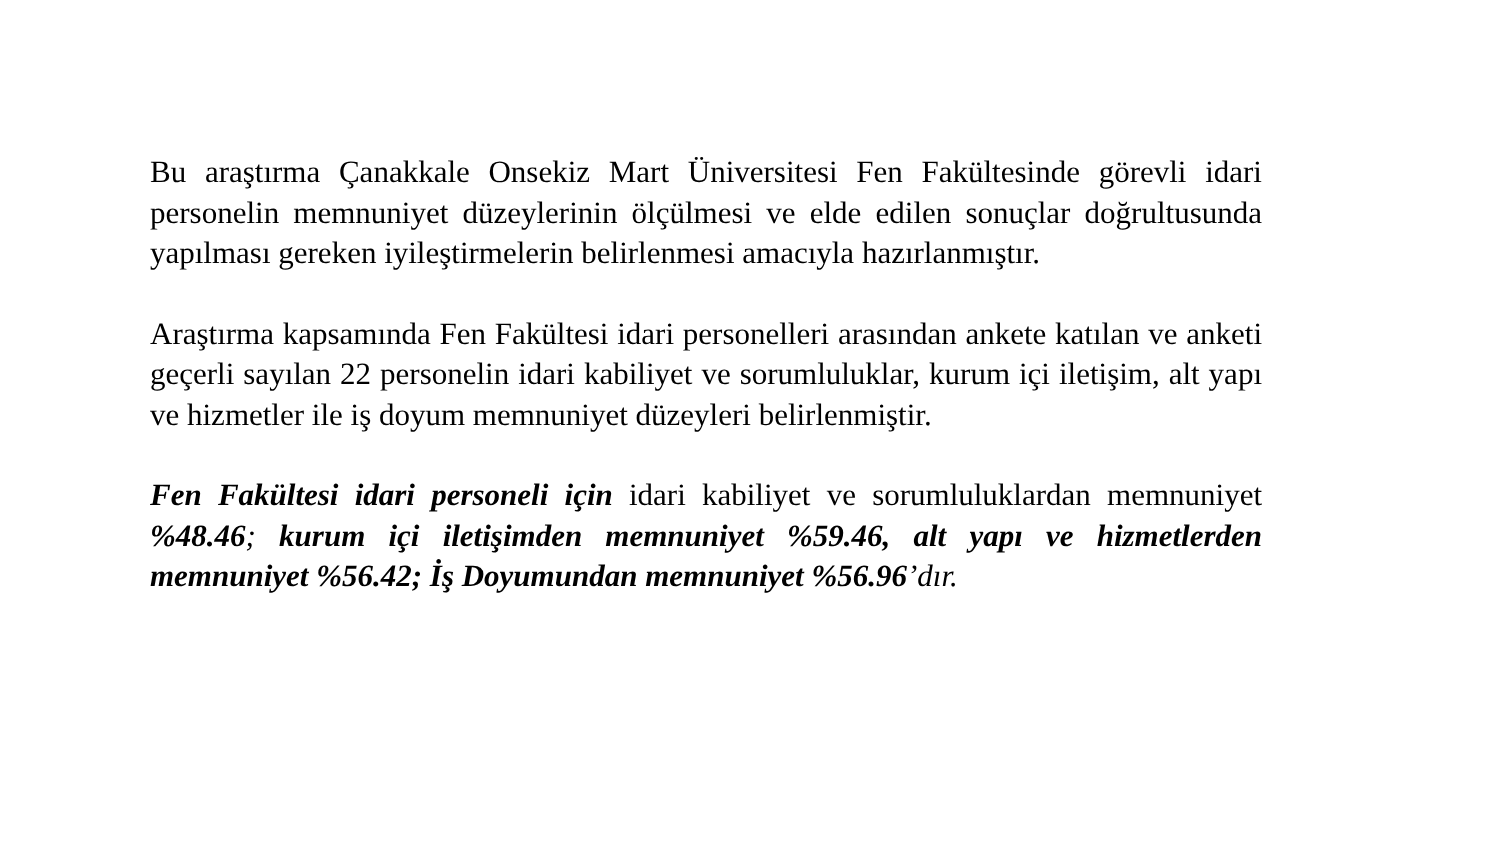Bu araştırma Çanakkale Onsekiz Mart Üniversitesi Fen Fakültesinde görevli idari personelin memnuniyet düzeylerinin ölçülmesi ve elde edilen sonuçlar doğrultusunda yapılması gereken iyileştirmelerin belirlenmesi amacıyla hazırlanmıştır.
Araştırma kapsamında Fen Fakültesi idari personelleri arasından ankete katılan ve anketi geçerli sayılan 22 personelin idari kabiliyet ve sorumluluklar, kurum içi iletişim, alt yapı ve hizmetler ile iş doyum memnuniyet düzeyleri belirlenmiştir.
Fen Fakültesi idari personeli için idari kabiliyet ve sorumluluklardan memnuniyet %48.46; kurum içi iletişimden memnuniyet %59.46, alt yapı ve hizmetlerden memnuniyet %56.42; İş Doyumundan memnuniyet %56.96’dır.